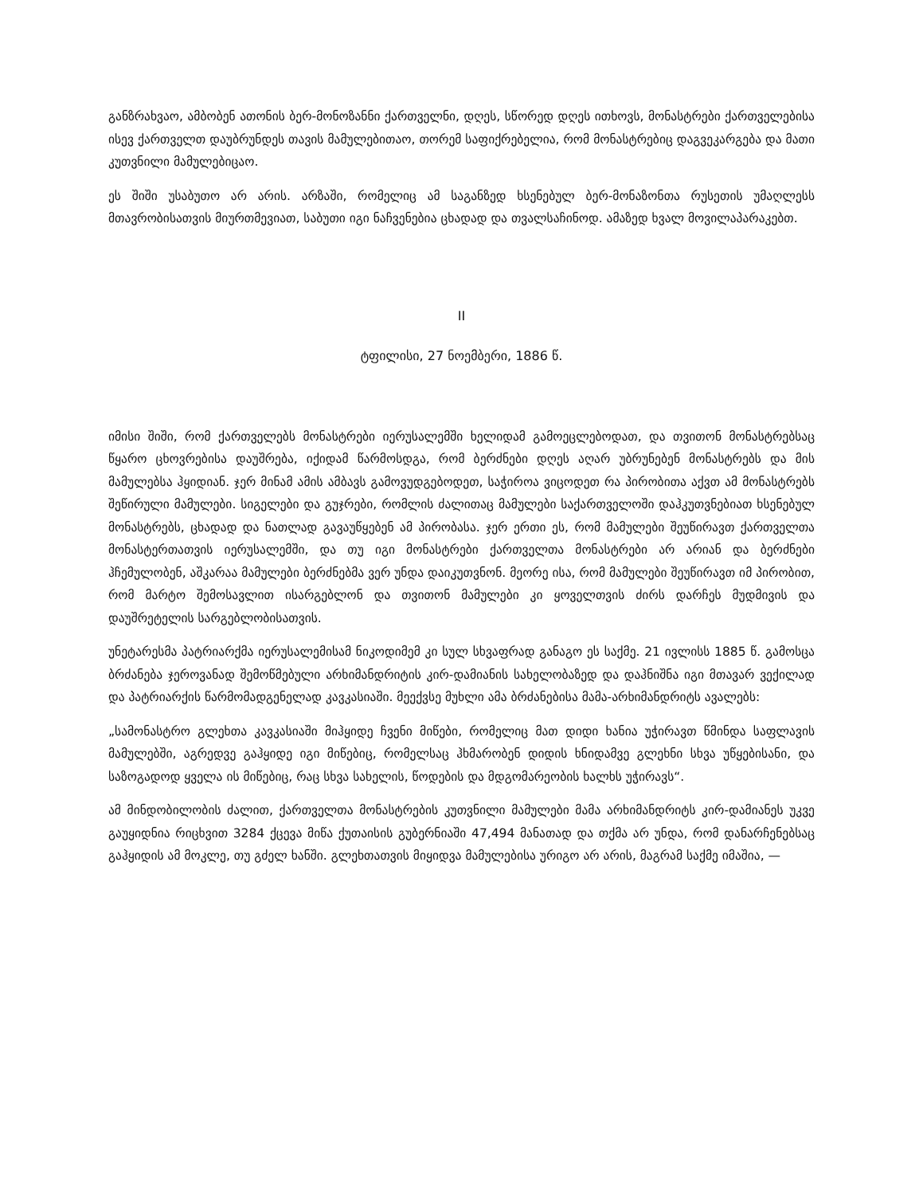განზრახვაო, ამბობენ ათონის ბერ-მონოზანნი ქართველნი, დღეს, სწორედ დღეს ითხოვს, მონასტრები ქართველებისა ისევ ქართველთ დაუბრუნდეს თავის მამულებითაო, თორემ საფიქრებელია, რომ მონასტრებიც დაგვეკარგება და მათი კუთვნილი მამულებიცაო.
ეს შიში უსაბუთო არ არის. არზაში, რომელიც ამ საგანზედ ხსენებულ ბერ-მონაზონთა რუსეთის უმაღლესს მთავრობისათვის მიურთმევიათ, საბუთი იგი ნაჩვენებია ცხადად და თვალსაჩინოდ. ამაზედ ხვალ მოვილაპარაკებთ.
II
ტფილისი, 27 ნოემბერი, 1886 წ.
იმისი შიში, რომ ქართველებს მონასტრები იერუსალემში ხელიდამ გამოეცლებოდათ, და თვითონ მონასტრებსაც წყარო ცხოვრებისა დაუშრება, იქიდამ წარმოსდგა, რომ ბერძნები დღეს აღარ უბრუნებენ მონასტრებს და მის მამულებსა ჰყიდიან. ჯერ მინამ ამის ამბავს გამოვუდგებოდეთ, საჭიროა ვიცოდეთ რა პირობითა აქვთ ამ მონასტრებს შეწირული მამულები. სიგელები და გუჯრები, რომლის ძალითაც მამულები საქართველოში დაჰკუთვნებიათ ხსენებულ მონასტრებს, ცხადად და ნათლად გავაუწყებენ ამ პირობასა. ჯერ ერთი ეს, რომ მამულები შეუწირავთ ქართველთა მონასტერთათვის იერუსალემში, და თუ იგი მონასტრები ქართველთა მონასტრები არ არიან და ბერძნები ჰჩემულობენ, აშკარაა მამულები ბერძნებმა ვერ უნდა დაიკუთვნონ. მეორე ისა, რომ მამულები შეუწირავთ იმ პირობით, რომ მარტო შემოსავლით ისარგებლონ და თვითონ მამულები კი ყოველთვის ძირს დარჩეს მუდმივის და დაუშრეტელის სარგებლობისათვის.
უნეტარესმა პატრიარქმა იერუსალემისამ ნიკოდიმემ კი სულ სხვაფრად განაგო ეს საქმე. 21 ივლისს 1885 წ. გამოსცა ბრძანება ჯეროვანად შემოწმებული არხიმანდრიტის კირ-დამიანის სახელობაზედ და დაჰნიშნა იგი მთავარ ვექილად და პატრიარქის წარმომადგენელად კავკასიაში. მეექვსე მუხლი ამა ბრძანებისა მამა-არხიმანდრიტს ავალებს:
„სამონასტრო გლეხთა კავკასიაში მიჰყიდე ჩვენი მიწები, რომელიც მათ დიდი ხანია უჭირავთ წმინდა საფლავის მამულებში, აგრედვე გაჰყიდე იგი მიწებიც, რომელსაც ჰხმარობენ დიდის ხნიდამვე გლეხნი სხვა უწყებისანი, და საზოგადოდ ყველა ის მიწებიც, რაც სხვა სახელის, წოდების და მდგომარეობის ხალხს უჭირავს“.
ამ მინდობილობის ძალით, ქართველთა მონასტრების კუთვნილი მამულები მამა არხიმანდრიტს კირ-დამიანეს უკვე გაუყიდნია რიცხვით 3284 ქცევა მიწა ქუთაისის გუბერნიაში 47,494 მანათად და თქმა არ უნდა, რომ დანარჩენებსაც გაჰყიდის ამ მოკლე, თუ გძელ ხანში. გლეხთათვის მიყიდვა მამულებისა ურიგო არ არის, მაგრამ საქმე იმაშია, —